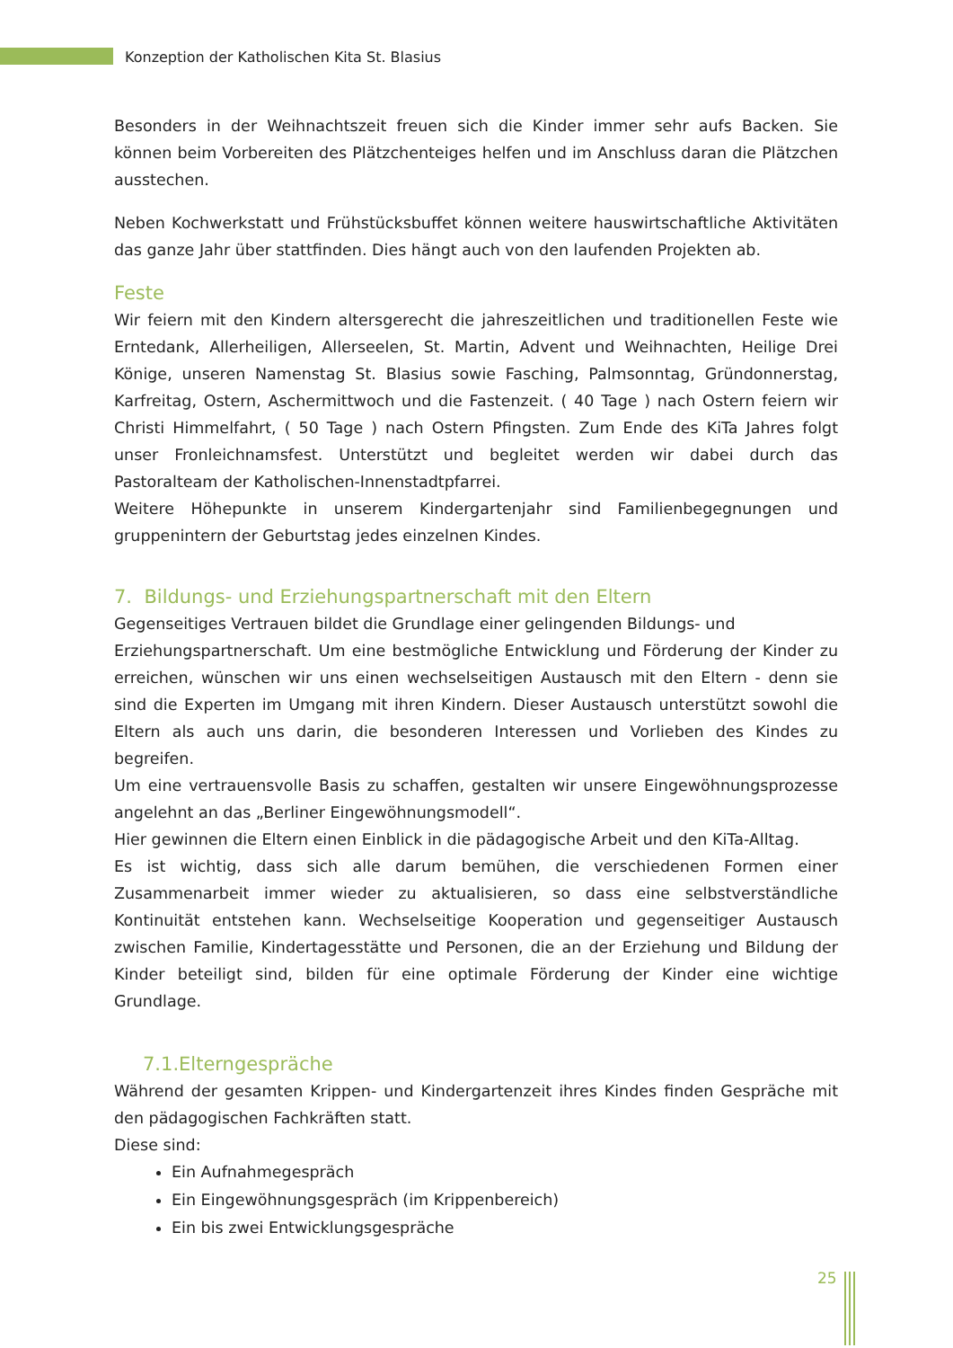Konzeption der Katholischen Kita St. Blasius
Besonders in der Weihnachtszeit freuen sich die Kinder immer sehr aufs Backen. Sie können beim Vorbereiten des Plätzchenteiges helfen und im Anschluss daran die Plätzchen ausstechen.
Neben Kochwerkstatt und Frühstücksbuffet können weitere hauswirtschaftliche Aktivitäten das ganze Jahr über stattfinden. Dies hängt auch von den laufenden Projekten ab.
Feste
Wir feiern mit den Kindern altersgerecht die jahreszeitlichen und traditionellen Feste wie Erntedank, Allerheiligen, Allerseelen, St. Martin, Advent und Weihnachten, Heilige Drei Könige, unseren Namenstag St. Blasius sowie Fasching, Palmsonntag, Gründonnerstag, Karfreitag, Ostern, Aschermittwoch und die Fastenzeit. ( 40 Tage ) nach Ostern feiern wir Christi Himmelfahrt, ( 50 Tage ) nach Ostern Pfingsten. Zum Ende des KiTa Jahres folgt unser Fronleichnamsfest. Unterstützt und begleitet werden wir dabei durch das Pastoralteam der Katholischen-Innenstadtpfarrei.
Weitere Höhepunkte in unserem Kindergartenjahr sind Familienbegegnungen und gruppenintern der Geburtstag jedes einzelnen Kindes.
7. Bildungs- und Erziehungspartnerschaft mit den Eltern
Gegenseitiges Vertrauen bildet die Grundlage einer gelingenden Bildungs- und
Erziehungspartnerschaft. Um eine bestmögliche Entwicklung und Förderung der Kinder zu erreichen, wünschen wir uns einen wechselseitigen Austausch mit den Eltern - denn sie sind die Experten im Umgang mit ihren Kindern. Dieser Austausch unterstützt sowohl die Eltern als auch uns darin, die besonderen Interessen und Vorlieben des Kindes zu begreifen.
Um eine vertrauensvolle Basis zu schaffen, gestalten wir unsere Eingewöhnungsprozesse angelehnt an das „Berliner Eingewöhnungsmodell“.
Hier gewinnen die Eltern einen Einblick in die pädagogische Arbeit und den KiTa-Alltag.
Es ist wichtig, dass sich alle darum bemühen, die verschiedenen Formen einer Zusammenarbeit immer wieder zu aktualisieren, so dass eine selbstverständliche Kontinuität entstehen kann. Wechselseitige Kooperation und gegenseitiger Austausch zwischen Familie, Kindertagesstätte und Personen, die an der Erziehung und Bildung der Kinder beteiligt sind, bilden für eine optimale Förderung der Kinder eine wichtige Grundlage.
7.1.Elterngespräche
Während der gesamten Krippen- und Kindergartenzeit ihres Kindes finden Gespräche mit den pädagogischen Fachkräften statt.
Diese sind:
Ein Aufnahmegespräch
Ein Eingewöhnungsgespräch (im Krippenbereich)
Ein bis zwei Entwicklungsgespräche
25